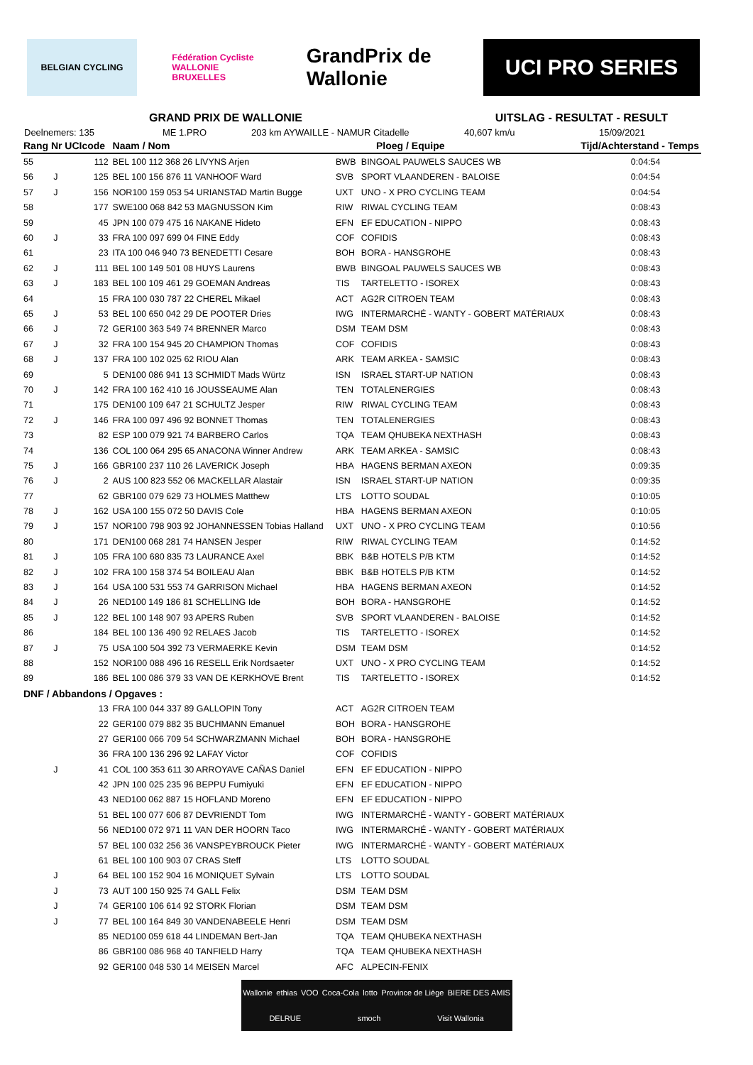BELGIAN CYCLING
Fédération Cycliste
WALLONIE BRUXELLES
GrandPrix de Wallonie
UCI PRO SERIES
GRAND PRIX DE WALLONIE UITSLAG - RESULTAT - RESULT
Deelnemers: 135 ME 1.PRO 203 km AYWAILLE - NAMUR Citadelle 40,607 km/u 15/09/2021
| Rang Nr UCIcode | | | Naam / Nom | Ploeg / Equipe | | Tijd/Achterstand - Temps |
| --- | --- | --- | --- | --- | --- | --- |
| 55 | | 112 | BEL 100 112 368 26 LIVYNS Arjen | BWB | BINGOAL PAUWELS SAUCES WB | 0:04:54 |
| 56 | J | 125 | BEL 100 156 876 11 VANHOOF Ward | SVB | SPORT VLAANDEREN - BALOISE | 0:04:54 |
| 57 | J | 156 | NOR100 159 053 54 URIANSTAD Martin Bugge | UXT | UNO - X PRO CYCLING TEAM | 0:04:54 |
| 58 | | 177 | SWE100 068 842 53 MAGNUSSON Kim | RIW | RIWAL CYCLING TEAM | 0:08:43 |
| 59 | | 45 | JPN 100 079 475 16 NAKANE Hideto | EFN | EF EDUCATION - NIPPO | 0:08:43 |
| 60 | J | 33 | FRA 100 097 699 04 FINE Eddy | COF | COFIDIS | 0:08:43 |
| 61 | | 23 | ITA 100 046 940 73 BENEDETTI Cesare | BOH | BORA - HANSGROHE | 0:08:43 |
| 62 | J | 111 | BEL 100 149 501 08 HUYS Laurens | BWB | BINGOAL PAUWELS SAUCES WB | 0:08:43 |
| 63 | J | 183 | BEL 100 109 461 29 GOEMAN Andreas | TIS | TARTELETTO - ISOREX | 0:08:43 |
| 64 | | 15 | FRA 100 030 787 22 CHEREL Mikael | ACT | AG2R CITROEN TEAM | 0:08:43 |
| 65 | J | 53 | BEL 100 650 042 29 DE POOTER Dries | IWG | INTERMARCHÉ - WANTY - GOBERT MATÉRIAUX | 0:08:43 |
| 66 | J | 72 | GER100 363 549 74 BRENNER Marco | DSM | TEAM DSM | 0:08:43 |
| 67 | J | 32 | FRA 100 154 945 20 CHAMPION Thomas | COF | COFIDIS | 0:08:43 |
| 68 | J | 137 | FRA 100 102 025 62 RIOU Alan | ARK | TEAM ARKEA - SAMSIC | 0:08:43 |
| 69 | | 5 | DEN100 086 941 13 SCHMIDT Mads Würtz | ISN | ISRAEL START-UP NATION | 0:08:43 |
| 70 | J | 142 | FRA 100 162 410 16 JOUSSEAUME Alan | TEN | TOTALENERGIES | 0:08:43 |
| 71 | | 175 | DEN100 109 647 21 SCHULTZ Jesper | RIW | RIWAL CYCLING TEAM | 0:08:43 |
| 72 | J | 146 | FRA 100 097 496 92 BONNET Thomas | TEN | TOTALENERGIES | 0:08:43 |
| 73 | | 82 | ESP 100 079 921 74 BARBERO Carlos | TQA | TEAM QHUBEKA NEXTHASH | 0:08:43 |
| 74 | | 136 | COL 100 064 295 65 ANACONA Winner Andrew | ARK | TEAM ARKEA - SAMSIC | 0:08:43 |
| 75 | J | 166 | GBR100 237 110 26 LAVERICK Joseph | HBA | HAGENS BERMAN AXEON | 0:09:35 |
| 76 | J | 2 | AUS 100 823 552 06 MACKELLAR Alastair | ISN | ISRAEL START-UP NATION | 0:09:35 |
| 77 | | 62 | GBR100 079 629 73 HOLMES Matthew | LTS | LOTTO SOUDAL | 0:10:05 |
| 78 | J | 162 | USA 100 155 072 50 DAVIS Cole | HBA | HAGENS BERMAN AXEON | 0:10:05 |
| 79 | J | 157 | NOR100 798 903 92 JOHANNESSEN Tobias Halland | UXT | UNO - X PRO CYCLING TEAM | 0:10:56 |
| 80 | | 171 | DEN100 068 281 74 HANSEN Jesper | RIW | RIWAL CYCLING TEAM | 0:14:52 |
| 81 | J | 105 | FRA 100 680 835 73 LAURANCE Axel | BBK | B&B HOTELS P/B KTM | 0:14:52 |
| 82 | J | 102 | FRA 100 158 374 54 BOILEAU Alan | BBK | B&B HOTELS P/B KTM | 0:14:52 |
| 83 | J | 164 | USA 100 531 553 74 GARRISON Michael | HBA | HAGENS BERMAN AXEON | 0:14:52 |
| 84 | J | 26 | NED100 149 186 81 SCHELLING Ide | BOH | BORA - HANSGROHE | 0:14:52 |
| 85 | J | 122 | BEL 100 148 907 93 APERS Ruben | SVB | SPORT VLAANDEREN - BALOISE | 0:14:52 |
| 86 | | 184 | BEL 100 136 490 92 RELAES Jacob | TIS | TARTELETTO - ISOREX | 0:14:52 |
| 87 | J | 75 | USA 100 504 392 73 VERMAERKE Kevin | DSM | TEAM DSM | 0:14:52 |
| 88 | | 152 | NOR100 088 496 16 RESELL Erik Nordsaeter | UXT | UNO - X PRO CYCLING TEAM | 0:14:52 |
| 89 | | 186 | BEL 100 086 379 33 VAN DE KERKHOVE Brent | TIS | TARTELETTO - ISOREX | 0:14:52 |
| DNF / Abbandons / Opgaves : | | | | | | |
| | | 13 | FRA 100 044 337 89 GALLOPIN Tony | ACT | AG2R CITROEN TEAM | |
| | | 22 | GER100 079 882 35 BUCHMANN Emanuel | BOH | BORA - HANSGROHE | |
| | | 27 | GER100 066 709 54 SCHWARZMANN Michael | BOH | BORA - HANSGROHE | |
| | | 36 | FRA 100 136 296 92 LAFAY Victor | COF | COFIDIS | |
| | J | 41 | COL 100 353 611 30 ARROYAVE CAÑAS Daniel | EFN | EF EDUCATION - NIPPO | |
| | | 42 | JPN 100 025 235 96 BEPPU Fumiyuki | EFN | EF EDUCATION - NIPPO | |
| | | 43 | NED100 062 887 15 HOFLAND Moreno | EFN | EF EDUCATION - NIPPO | |
| | | 51 | BEL 100 077 606 87 DEVRIENDT Tom | IWG | INTERMARCHÉ - WANTY - GOBERT MATÉRIAUX | |
| | | 56 | NED100 072 971 11 VAN DER HOORN Taco | IWG | INTERMARCHÉ - WANTY - GOBERT MATÉRIAUX | |
| | | 57 | BEL 100 032 256 36 VANSPEYBROUCK Pieter | IWG | INTERMARCHÉ - WANTY - GOBERT MATÉRIAUX | |
| | | 61 | BEL 100 100 903 07 CRAS Steff | LTS | LOTTO SOUDAL | |
| | J | 64 | BEL 100 152 904 16 MONIQUET Sylvain | LTS | LOTTO SOUDAL | |
| | J | 73 | AUT 100 150 925 74 GALL Felix | DSM | TEAM DSM | |
| | J | 74 | GER100 106 614 92 STORK Florian | DSM | TEAM DSM | |
| | J | 77 | BEL 100 164 849 30 VANDENABEELE Henri | DSM | TEAM DSM | |
| | | 85 | NED100 059 618 44 LINDEMAN Bert-Jan | TQA | TEAM QHUBEKA NEXTHASH | |
| | | 86 | GBR100 086 968 40 TANFIELD Harry | TQA | TEAM QHUBEKA NEXTHASH | |
| | | 92 | GER100 048 530 14 MEISEN Marcel | AFC | ALPECIN-FENIX | |
Wallonie ethias VOO Coca-Cola lotto Province de Liège BIERE DES AMIS DELRUE smoch Visit Wallonia